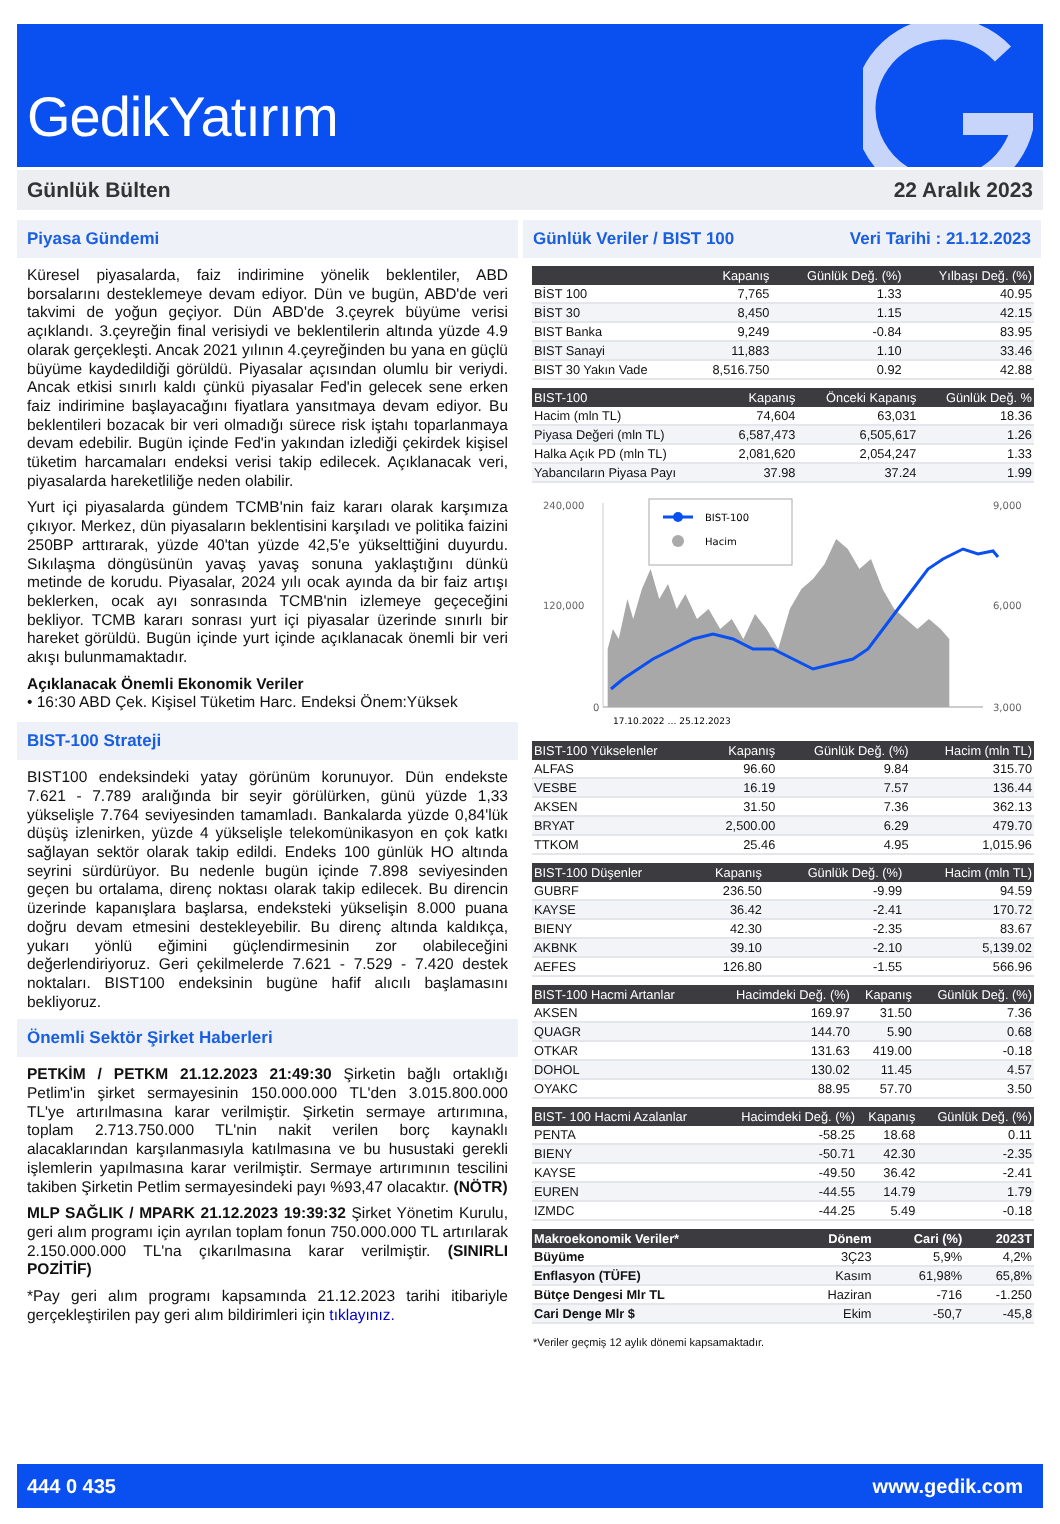GedikYatırım
Günlük Bülten 22 Aralık 2023
Piyasa Gündemi
Küresel piyasalarda, faiz indirimine yönelik beklentiler, ABD borsalarını desteklemeye devam ediyor. Dün ve bugün, ABD'de veri takvimi de yoğun geçiyor. Dün ABD'de 3.çeyrek büyüme verisi açıklandı. 3.çeyreğin final verisiydi ve beklentilerin altında yüzde 4.9 olarak gerçekleşti. Ancak 2021 yılının 4.çeyreğinden bu yana en güçlü büyüme kaydedildiği görüldü. Piyasalar açısından olumlu bir veriydi. Ancak etkisi sınırlı kaldı çünkü piyasalar Fed'in gelecek sene erken faiz indirimine başlayacağını fiyatlara yansıtmaya devam ediyor. Bu beklentileri bozacak bir veri olmadığı sürece risk iştahı toparlanmaya devam edebilir. Bugün içinde Fed'in yakından izlediği çekirdek kişisel tüketim harcamaları endeksi verisi takip edilecek. Açıklanacak veri, piyasalarda hareketliliğe neden olabilir.
Yurt içi piyasalarda gündem TCMB'nin faiz kararı olarak karşımıza çıkıyor. Merkez, dün piyasaların beklentisini karşıladı ve politika faizini 250BP arttırarak, yüzde 40'tan yüzde 42,5'e yükselttiğini duyurdu. Sıkılaşma döngüsünün yavaş yavaş sonuna yaklaştığını dünkü metinde de korudu. Piyasalar, 2024 yılı ocak ayında da bir faiz artışı beklerken, ocak ayı sonrasında TCMB'nin izlemeye geçeceğini bekliyor. TCMB kararı sonrası yurt içi piyasalar üzerinde sınırlı bir hareket görüldü. Bugün içinde yurt içinde açıklanacak önemli bir veri akışı bulunmamaktadır.
Açıklanacak Önemli Ekonomik Veriler
• 16:30 ABD Çek. Kişisel Tüketim Harc. Endeksi Önem:Yüksek
BIST-100 Strateji
BIST100 endeksindeki yatay görünüm korunuyor. Dün endekste 7.621 - 7.789 aralığında bir seyir görülürken, günü yüzde 1,33 yükselişle 7.764 seviyesinden tamamladı. Bankalarda yüzde 0,84'lük düşüş izlenirken, yüzde 4 yükselişle telekomünikasyon en çok katkı sağlayan sektör olarak takip edildi. Endeks 100 günlük HO altında seyrini sürdürüyor. Bu nedenle bugün içinde 7.898 seviyesinden geçen bu ortalama, direnç noktası olarak takip edilecek. Bu direncin üzerinde kapanışlara başlarsa, endeksteki yükselişin 8.000 puana doğru devam etmesini destekleyebilir. Bu direnç altında kaldıkça, yukarı yönlü eğimini güçlendirmesinin zor olabileceğini değerlendiriyoruz. Geri çekilmelerde 7.621 - 7.529 - 7.420 destek noktaları. BIST100 endeksinin bugüne hafif alıcılı başlamasını bekliyoruz.
Önemli Sektör Şirket Haberleri
PETKİM / PETKM 21.12.2023 21:49:30 Şirketin bağlı ortaklığı Petlim'in şirket sermayesinin 150.000.000 TL'den 3.015.800.000 TL'ye artırılmasına karar verilmiştir. Şirketin sermaye artırımına, toplam 2.713.750.000 TL'nin nakit verilen borç kaynaklı alacaklarından karşılanmasıyla katılmasına ve bu husustaki gerekli işlemlerin yapılmasına karar verilmiştir. Sermaye artırımının tescilini takiben Şirketin Petlim sermayesindeki payı %93,47 olacaktır. (NÖTR)
MLP SAĞLIK / MPARK 21.12.2023 19:39:32 Şirket Yönetim Kurulu, geri alım programı için ayrılan toplam fonun 750.000.000 TL artırılarak 2.150.000.000 TL'na çıkarılmasına karar verilmiştir. (SINIRLI POZİTİF)
*Pay geri alım programı kapsamında 21.12.2023 tarihi itibariyle gerçekleştirilen pay geri alım bildirimleri için tıklayınız.
Günlük Veriler / BIST 100 Veri Tarihi : 21.12.2023
| | Kapanış | Günlük Değ. (%) | Yılbaşı Değ. (%) |
| --- | --- | --- | --- |
| BİST 100 | 7,765 | 1.33 | 40.95 |
| BİST 30 | 8,450 | 1.15 | 42.15 |
| BIST Banka | 9,249 | -0.84 | 83.95 |
| BIST Sanayi | 11,883 | 1.10 | 33.46 |
| BIST 30 Yakın Vade | 8,516.750 | 0.92 | 42.88 |
| BIST-100 | Kapanış | Önceki Kapanış | Günlük Değ. % |
| --- | --- | --- | --- |
| Hacim (mln TL) | 74,604 | 63,031 | 18.36 |
| Piyasa Değeri (mln TL) | 6,587,473 | 6,505,617 | 1.26 |
| Halka Açık PD (mln TL) | 2,081,620 | 2,054,247 | 1.33 |
| Yabancıların Piyasa Payı | 37.98 | 37.24 | 1.99 |
240,000
120,000
0
9,000
6,000
3,000
BIST-100
Hacim
17.10.2022 … 25.12.2023
| BIST-100 Yükselenler | Kapanış | Günlük Değ. (%) | Hacim (mln TL) |
| --- | --- | --- | --- |
| ALFAS | 96.60 | 9.84 | 315.70 |
| VESBE | 16.19 | 7.57 | 136.44 |
| AKSEN | 31.50 | 7.36 | 362.13 |
| BRYAT | 2,500.00 | 6.29 | 479.70 |
| TTKOM | 25.46 | 4.95 | 1,015.96 |
| BIST-100 Düşenler | Kapanış | Günlük Değ. (%) | Hacim (mln TL) |
| --- | --- | --- | --- |
| GUBRF | 236.50 | -9.99 | 94.59 |
| KAYSE | 36.42 | -2.41 | 170.72 |
| BIENY | 42.30 | -2.35 | 83.67 |
| AKBNK | 39.10 | -2.10 | 5,139.02 |
| AEFES | 126.80 | -1.55 | 566.96 |
| BIST-100 Hacmi Artanlar | Hacimdeki Değ. (%) | Kapanış | Günlük Değ. (%) |
| --- | --- | --- | --- |
| AKSEN | 169.97 | 31.50 | 7.36 |
| QUAGR | 144.70 | 5.90 | 0.68 |
| OTKAR | 131.63 | 419.00 | -0.18 |
| DOHOL | 130.02 | 11.45 | 4.57 |
| OYAKC | 88.95 | 57.70 | 3.50 |
| BIST- 100 Hacmi Azalanlar | Hacimdeki Değ. (%) | Kapanış | Günlük Değ. (%) |
| --- | --- | --- | --- |
| PENTA | -58.25 | 18.68 | 0.11 |
| BIENY | -50.71 | 42.30 | -2.35 |
| KAYSE | -49.50 | 36.42 | -2.41 |
| EUREN | -44.55 | 14.79 | 1.79 |
| IZMDC | -44.25 | 5.49 | -0.18 |
| Makroekonomik Veriler* | Dönem | Cari (%) | 2023T |
| --- | --- | --- | --- |
| Büyüme | 3Ç23 | 5,9% | 4,2% |
| Enflasyon (TÜFE) | Kasım | 61,98% | 65,8% |
| Bütçe Dengesi Mlr TL | Haziran | -716 | -1.250 |
| Cari Denge Mlr $ | Ekim | -50,7 | -45,8 |
*Veriler geçmiş 12 aylık dönemi kapsamaktadır.
444 0 435 www.gedik.com